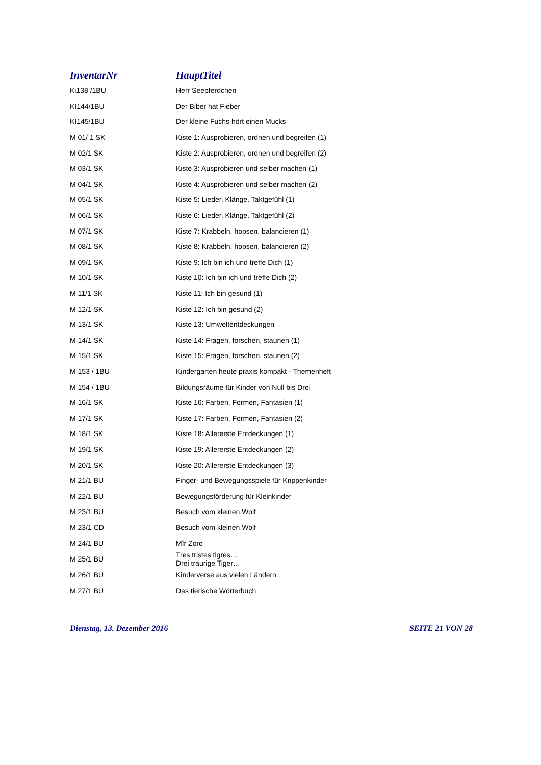| InventarNr | HauptTitel |
| --- | --- |
| Ki138 /1BU | Herr Seepferdchen |
| KI144/1BU | Der Biber hat Fieber |
| KI145/1BU | Der kleine Fuchs hört einen Mucks |
| M 01/ 1 SK | Kiste 1: Ausprobieren, ordnen und begreifen (1) |
| M 02/1 SK | Kiste 2: Ausprobieren, ordnen und begreifen (2) |
| M 03/1 SK | Kiste 3: Ausprobieren und selber machen (1) |
| M 04/1 SK | Kiste 4: Ausprobieren und selber machen (2) |
| M 05/1 SK | Kiste 5: Lieder, Klänge, Taktgefühl (1) |
| M 06/1 SK | Kiste 6: Lieder, Klänge, Taktgefühl (2) |
| M 07/1 SK | Kiste 7: Krabbeln, hopsen, balancieren (1) |
| M 08/1 SK | Kiste 8: Krabbeln, hopsen, balancieren (2) |
| M 09/1 SK | Kiste 9: Ich bin ich und treffe Dich (1) |
| M 10/1 SK | Kiste 10: Ich bin ich und treffe Dich (2) |
| M 11/1 SK | Kiste 11: Ich bin gesund (1) |
| M 12/1 SK | Kiste 12: Ich bin gesund (2) |
| M 13/1 SK | Kiste 13: Umweltentdeckungen |
| M 14/1 SK | Kiste 14: Fragen, forschen, staunen (1) |
| M 15/1 SK | Kiste 15: Fragen, forschen, staunen (2) |
| M 153 / 1BU | Kindergarten heute praxis kompakt - Themenheft |
| M 154 / 1BU | Bildungsräume für Kinder von Null bis Drei |
| M 16/1 SK | Kiste 16: Farben, Formen, Fantasien (1) |
| M 17/1 SK | Kiste 17: Farben, Formen, Fantasien (2) |
| M 18/1 SK | Kiste 18: Allererste Entdeckungen (1) |
| M 19/1 SK | Kiste 19: Allererste Entdeckungen (2) |
| M 20/1 SK | Kiste 20: Allererste Entdeckungen (3) |
| M 21/1 BU | Finger- und Bewegungsspiele für Krippenkinder |
| M 22/1 BU | Bewegungsförderung für Kleinkinder |
| M 23/1 BU | Besuch vom kleinen Wolf |
| M 23/1 CD | Besuch vom kleinen Wolf |
| M 24/1 BU | Mîr Zoro |
| M 25/1 BU | Tres tristes tigres… Drei traurige Tiger… |
| M 26/1 BU | Kinderverse aus vielen Ländern |
| M 27/1 BU | Das tierische Wörterbuch |
Dienstag, 13. Dezember 2016 SEITE 21 VON 28